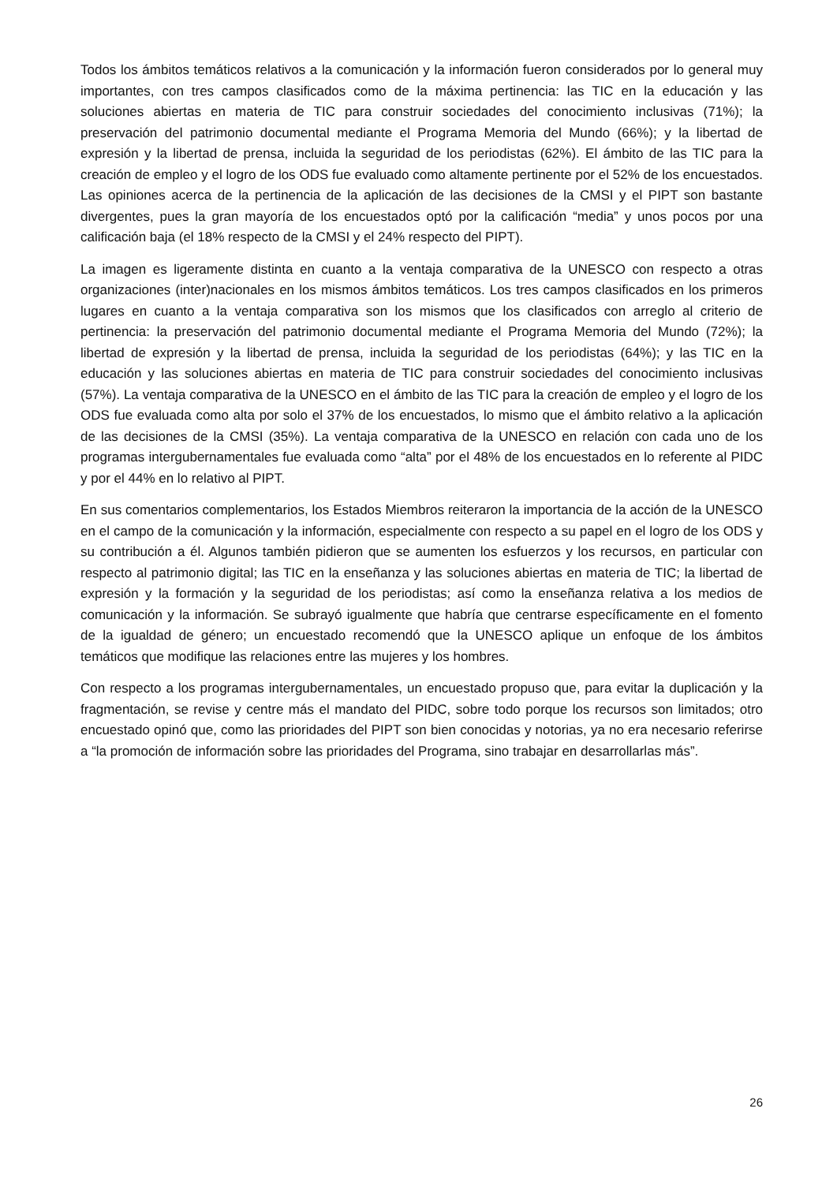Todos los ámbitos temáticos relativos a la comunicación y la información fueron considerados por lo general muy importantes, con tres campos clasificados como de la máxima pertinencia: las TIC en la educación y las soluciones abiertas en materia de TIC para construir sociedades del conocimiento inclusivas (71%); la preservación del patrimonio documental mediante el Programa Memoria del Mundo (66%); y la libertad de expresión y la libertad de prensa, incluida la seguridad de los periodistas (62%). El ámbito de las TIC para la creación de empleo y el logro de los ODS fue evaluado como altamente pertinente por el 52% de los encuestados. Las opiniones acerca de la pertinencia de la aplicación de las decisiones de la CMSI y el PIPT son bastante divergentes, pues la gran mayoría de los encuestados optó por la calificación “media” y unos pocos por una calificación baja (el 18% respecto de la CMSI y el 24% respecto del PIPT).
La imagen es ligeramente distinta en cuanto a la ventaja comparativa de la UNESCO con respecto a otras organizaciones (inter)nacionales en los mismos ámbitos temáticos. Los tres campos clasificados en los primeros lugares en cuanto a la ventaja comparativa son los mismos que los clasificados con arreglo al criterio de pertinencia: la preservación del patrimonio documental mediante el Programa Memoria del Mundo (72%); la libertad de expresión y la libertad de prensa, incluida la seguridad de los periodistas (64%); y las TIC en la educación y las soluciones abiertas en materia de TIC para construir sociedades del conocimiento inclusivas (57%). La ventaja comparativa de la UNESCO en el ámbito de las TIC para la creación de empleo y el logro de los ODS fue evaluada como alta por solo el 37% de los encuestados, lo mismo que el ámbito relativo a la aplicación de las decisiones de la CMSI (35%). La ventaja comparativa de la UNESCO en relación con cada uno de los programas intergubernamentales fue evaluada como “alta” por el 48% de los encuestados en lo referente al PIDC y por el 44% en lo relativo al PIPT.
En sus comentarios complementarios, los Estados Miembros reiteraron la importancia de la acción de la UNESCO en el campo de la comunicación y la información, especialmente con respecto a su papel en el logro de los ODS y su contribución a él. Algunos también pidieron que se aumenten los esfuerzos y los recursos, en particular con respecto al patrimonio digital; las TIC en la enseñanza y las soluciones abiertas en materia de TIC; la libertad de expresión y la formación y la seguridad de los periodistas; así como la enseñanza relativa a los medios de comunicación y la información. Se subrayó igualmente que habría que centrarse específicamente en el fomento de la igualdad de género; un encuestado recomendó que la UNESCO aplique un enfoque de los ámbitos temáticos que modifique las relaciones entre las mujeres y los hombres.
Con respecto a los programas intergubernamentales, un encuestado propuso que, para evitar la duplicación y la fragmentación, se revise y centre más el mandato del PIDC, sobre todo porque los recursos son limitados; otro encuestado opinó que, como las prioridades del PIPT son bien conocidas y notorias, ya no era necesario referirse a “la promoción de información sobre las prioridades del Programa, sino trabajar en desarrollarlas más”.
26